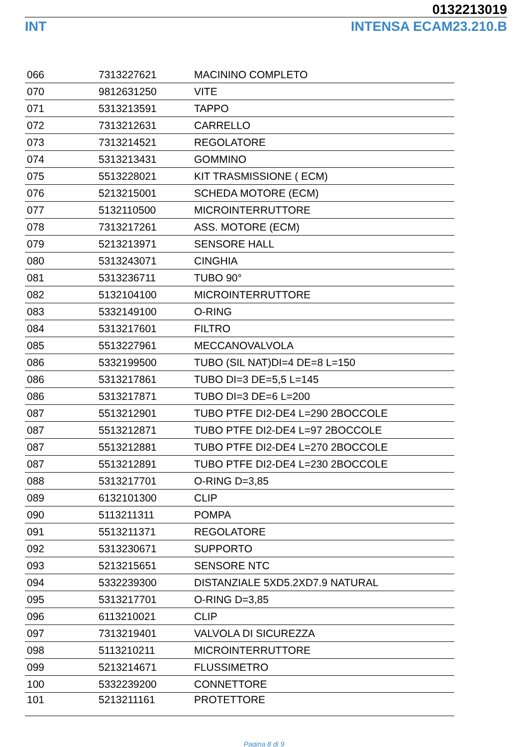0132213019
INT INTENSA ECAM23.210.B
| 066 | 7313227621 | MACININO COMPLETO |
| 070 | 9812631250 | VITE |
| 071 | 5313213591 | TAPPO |
| 072 | 7313212631 | CARRELLO |
| 073 | 7313214521 | REGOLATORE |
| 074 | 5313213431 | GOMMINO |
| 075 | 5513228021 | KIT TRASMISSIONE ( ECM) |
| 076 | 5213215001 | SCHEDA MOTORE (ECM) |
| 077 | 5132110500 | MICROINTERRUTTORE |
| 078 | 7313217261 | ASS. MOTORE (ECM) |
| 079 | 5213213971 | SENSORE HALL |
| 080 | 5313243071 | CINGHIA |
| 081 | 5313236711 | TUBO 90° |
| 082 | 5132104100 | MICROINTERRUTTORE |
| 083 | 5332149100 | O-RING |
| 084 | 5313217601 | FILTRO |
| 085 | 5513227961 | MECCANOVALVOLA |
| 086 | 5332199500 | TUBO (SIL NAT)DI=4 DE=8 L=150 |
| 086 | 5313217861 | TUBO DI=3 DE=5,5 L=145 |
| 086 | 5313217871 | TUBO DI=3 DE=6 L=200 |
| 087 | 5513212901 | TUBO PTFE DI2-DE4 L=290 2BOCCOLE |
| 087 | 5513212871 | TUBO PTFE DI2-DE4 L=97 2BOCCOLE |
| 087 | 5513212881 | TUBO PTFE DI2-DE4 L=270 2BOCCOLE |
| 087 | 5513212891 | TUBO PTFE DI2-DE4 L=230 2BOCCOLE |
| 088 | 5313217701 | O-RING D=3,85 |
| 089 | 6132101300 | CLIP |
| 090 | 5113211311 | POMPA |
| 091 | 5513211371 | REGOLATORE |
| 092 | 5313230671 | SUPPORTO |
| 093 | 5213215651 | SENSORE NTC |
| 094 | 5332239300 | DISTANZIALE 5XD5.2XD7.9 NATURAL |
| 095 | 5313217701 | O-RING D=3,85 |
| 096 | 6113210021 | CLIP |
| 097 | 7313219401 | VALVOLA DI SICUREZZA |
| 098 | 5113210211 | MICROINTERRUTTORE |
| 099 | 5213214671 | FLUSSIMETRO |
| 100 | 5332239200 | CONNETTORE |
| 101 | 5213211161 | PROTETTORE |
Pagina 8 di 9